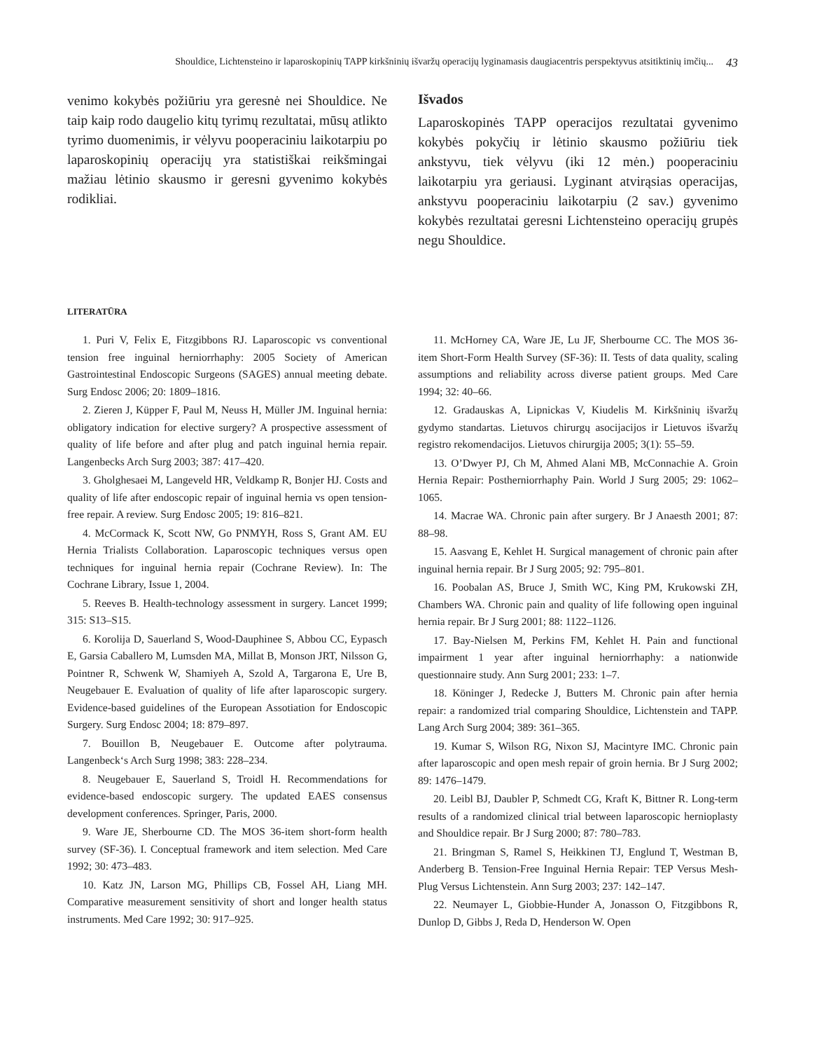Shouldice, Lichtensteino ir laparoskopinių TAPP kirkšninių išvaržų operacijų lyginamasis daugiacentris perspektyvus atsitiktinių imčių... 43
venimo kokybės požiūriu yra geresnė nei Shouldice. Ne taip kaip rodo daugelio kitų tyrimų rezultatai, mūsų atlikto tyrimo duomenimis, ir vėlyvu pooperaciniu laikotarpiu po laparoskopinių operacijų yra statistiškai reikšmingai mažiau lėtinio skausmo ir geresni gyvenimo kokybės rodikliai.
Išvados
Laparoskopinės TAPP operacijos rezultatai gyvenimo kokybės pokyčių ir lėtinio skausmo požiūriu tiek ankstyvu, tiek vėlyvu (iki 12 mėn.) pooperaciniu laikotarpiu yra geriausi. Lyginant atvirąsias operacijas, ankstyvu pooperaciniu laikotarpiu (2 sav.) gyvenimo kokybės rezultatai geresni Lichtensteino operacijų grupės negu Shouldice.
LITERATŪRA
1. Puri V, Felix E, Fitzgibbons RJ. Laparoscopic vs conventional tension free inguinal herniorrhaphy: 2005 Society of American Gastrointestinal Endoscopic Surgeons (SAGES) annual meeting debate. Surg Endosc 2006; 20: 1809–1816.
2. Zieren J, Küpper F, Paul M, Neuss H, Müller JM. Inguinal hernia: obligatory indication for elective surgery? A prospective assessment of quality of life before and after plug and patch inguinal hernia repair. Langenbecks Arch Surg 2003; 387: 417–420.
3. Gholghesaei M, Langeveld HR, Veldkamp R, Bonjer HJ. Costs and quality of life after endoscopic repair of inguinal hernia vs open tension-free repair. A review. Surg Endosc 2005; 19: 816–821.
4. McCormack K, Scott NW, Go PNMYH, Ross S, Grant AM. EU Hernia Trialists Collaboration. Laparoscopic techniques versus open techniques for inguinal hernia repair (Cochrane Review). In: The Cochrane Library, Issue 1, 2004.
5. Reeves B. Health-technology assessment in surgery. Lancet 1999; 315: S13–S15.
6. Korolija D, Sauerland S, Wood-Dauphinee S, Abbou CC, Eypasch E, Garsia Caballero M, Lumsden MA, Millat B, Monson JRT, Nilsson G, Pointner R, Schwenk W, Shamiyeh A, Szold A, Targarona E, Ure B, Neugebauer E. Evaluation of quality of life after laparoscopic surgery. Evidence-based guidelines of the European Assotiation for Endoscopic Surgery. Surg Endosc 2004; 18: 879–897.
7. Bouillon B, Neugebauer E. Outcome after polytrauma. Langenbeck‘s Arch Surg 1998; 383: 228–234.
8. Neugebauer E, Sauerland S, Troidl H. Recommendations for evidence-based endoscopic surgery. The updated EAES consensus development conferences. Springer, Paris, 2000.
9. Ware JE, Sherbourne CD. The MOS 36-item short-form health survey (SF-36). I. Conceptual framework and item selection. Med Care 1992; 30: 473–483.
10. Katz JN, Larson MG, Phillips CB, Fossel AH, Liang MH. Comparative measurement sensitivity of short and longer health status instruments. Med Care 1992; 30: 917–925.
11. McHorney CA, Ware JE, Lu JF, Sherbourne CC. The MOS 36-item Short-Form Health Survey (SF-36): II. Tests of data quality, scaling assumptions and reliability across diverse patient groups. Med Care 1994; 32: 40–66.
12. Gradauskas A, Lipnickas V, Kiudelis M. Kirkšninių išvaržų gydymo standartas. Lietuvos chirurgų asocijacijos ir Lietuvos išvaržų registro rekomendacijos. Lietuvos chirurgija 2005; 3(1): 55–59.
13. O’Dwyer PJ, Ch M, Ahmed Alani MB, McConnachie A. Groin Hernia Repair: Postherniorrhaphy Pain. World J Surg 2005; 29: 1062–1065.
14. Macrae WA. Chronic pain after surgery. Br J Anaesth 2001; 87: 88–98.
15. Aasvang E, Kehlet H. Surgical management of chronic pain after inguinal hernia repair. Br J Surg 2005; 92: 795–801.
16. Poobalan AS, Bruce J, Smith WC, King PM, Krukowski ZH, Chambers WA. Chronic pain and quality of life following open inguinal hernia repair. Br J Surg 2001; 88: 1122–1126.
17. Bay-Nielsen M, Perkins FM, Kehlet H. Pain and functional impairment 1 year after inguinal herniorrhaphy: a nationwide questionnaire study. Ann Surg 2001; 233: 1–7.
18. Köninger J, Redecke J, Butters M. Chronic pain after hernia repair: a randomized trial comparing Shouldice, Lichtenstein and TAPP. Lang Arch Surg 2004; 389: 361–365.
19. Kumar S, Wilson RG, Nixon SJ, Macintyre IMC. Chronic pain after laparoscopic and open mesh repair of groin hernia. Br J Surg 2002; 89: 1476–1479.
20. Leibl BJ, Daubler P, Schmedt CG, Kraft K, Bittner R. Long-term results of a randomized clinical trial between laparoscopic hernioplasty and Shouldice repair. Br J Surg 2000; 87: 780–783.
21. Bringman S, Ramel S, Heikkinen TJ, Englund T, Westman B, Anderberg B. Tension-Free Inguinal Hernia Repair: TEP Versus Mesh-Plug Versus Lichtenstein. Ann Surg 2003; 237: 142–147.
22. Neumayer L, Giobbie-Hunder A, Jonasson O, Fitzgibbons R, Dunlop D, Gibbs J, Reda D, Henderson W. Open